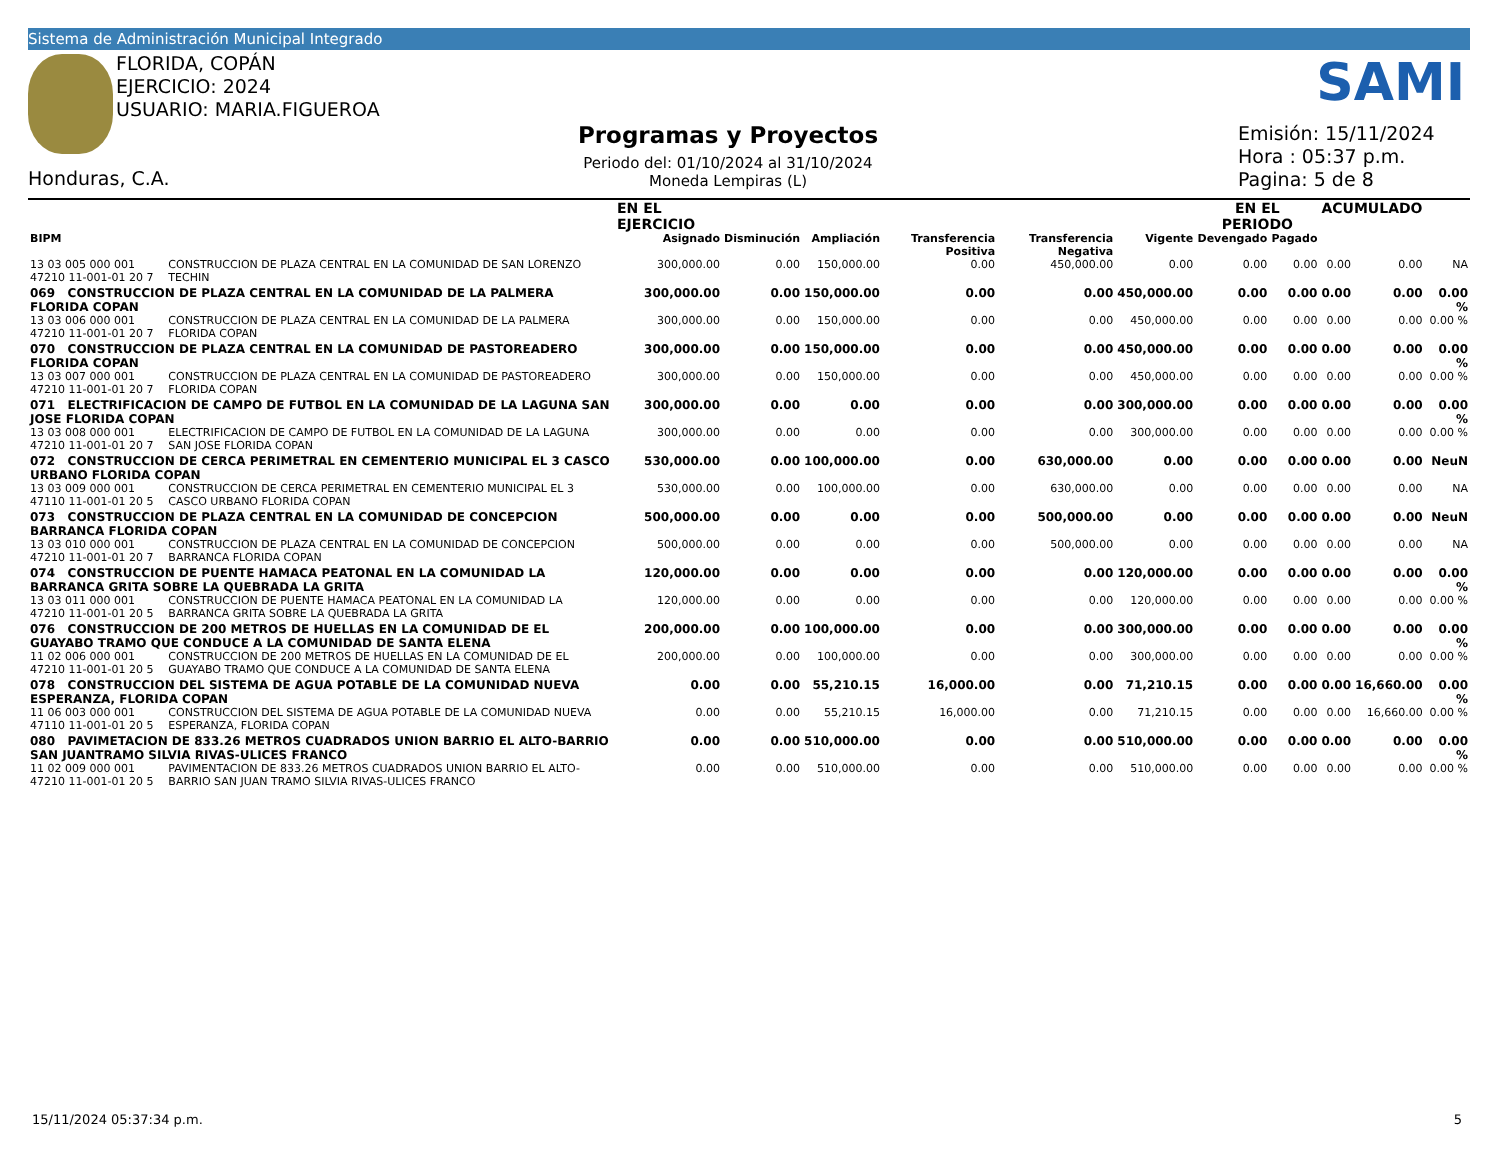Sistema de Administración Municipal Integrado
FLORIDA, COPÁN
EJERCICIO: 2024
USUARIO: MARIA.FIGUEROA
Honduras, C.A.
Programas y Proyectos
Periodo del: 01/10/2024 al 31/10/2024
Moneda Lempiras (L)
SAMI
Emisión: 15/11/2024
Hora : 05:37 p.m.
Pagina: 5 de 8
| | | EN EL EJERCICIO | | | | | | EN EL PERIODO | | ACUMULADO | | |
| --- | --- | --- | --- | --- | --- | --- | --- | --- | --- | --- | --- | --- |
| BIPM | | Asignado | Disminución | Ampliación | Transferencia Positiva | Transferencia Negativa | Vigente | Devengado | Pagado | | | |
| 13 03 005 000 001 47210 11-001-01 20 7 | CONSTRUCCION DE PLAZA CENTRAL EN LA COMUNIDAD DE SAN LORENZO TECHIN | 300,000.00 | 0.00 | 150,000.00 | 0.00 | 450,000.00 | 0.00 | 0.00 | 0.00 | 0.00 | 0.00 | NA |
| 069 CONSTRUCCION DE PLAZA CENTRAL EN LA COMUNIDAD DE LA PALMERA FLORIDA COPAN | | 300,000.00 | 0.00 | 150,000.00 | 0.00 | 0.00 | 450,000.00 | 0.00 | 0.00 | 0.00 | 0.00 | 0.00 % |
| 13 03 006 000 001 47210 11-001-01 20 7 | CONSTRUCCION DE PLAZA CENTRAL EN LA COMUNIDAD DE LA PALMERA FLORIDA COPAN | 300,000.00 | 0.00 | 150,000.00 | 0.00 | 0.00 | 450,000.00 | 0.00 | 0.00 | 0.00 | 0.00 | 0.00 % |
| 070 CONSTRUCCION DE PLAZA CENTRAL EN LA COMUNIDAD DE PASTOREADERO FLORIDA COPAN | | 300,000.00 | 0.00 | 150,000.00 | 0.00 | 0.00 | 450,000.00 | 0.00 | 0.00 | 0.00 | 0.00 | 0.00 % |
| 13 03 007 000 001 47210 11-001-01 20 7 | CONSTRUCCION DE PLAZA CENTRAL EN LA COMUNIDAD DE PASTOREADERO FLORIDA COPAN | 300,000.00 | 0.00 | 150,000.00 | 0.00 | 0.00 | 450,000.00 | 0.00 | 0.00 | 0.00 | 0.00 | 0.00 % |
| 071 ELECTRIFICACION DE CAMPO DE FUTBOL EN LA COMUNIDAD DE LA LAGUNA SAN JOSE FLORIDA COPAN | | 300,000.00 | 0.00 | 0.00 | 0.00 | 0.00 | 300,000.00 | 0.00 | 0.00 | 0.00 | 0.00 | 0.00 % |
| 13 03 008 000 001 47210 11-001-01 20 7 | ELECTRIFICACION DE CAMPO DE FUTBOL EN LA COMUNIDAD DE LA LAGUNA SAN JOSE FLORIDA COPAN | 300,000.00 | 0.00 | 0.00 | 0.00 | 0.00 | 300,000.00 | 0.00 | 0.00 | 0.00 | 0.00 | 0.00 % |
| 072 CONSTRUCCION DE CERCA PERIMETRAL EN CEMENTERIO MUNICIPAL EL 3 CASCO URBANO FLORIDA COPAN | | 530,000.00 | 0.00 | 100,000.00 | 0.00 | 630,000.00 | 0.00 | 0.00 | 0.00 | 0.00 | 0.00 | NeuN |
| 13 03 009 000 001 47110 11-001-01 20 5 | CONSTRUCCION DE CERCA PERIMETRAL EN CEMENTERIO MUNICIPAL EL 3 CASCO URBANO FLORIDA COPAN | 530,000.00 | 0.00 | 100,000.00 | 0.00 | 630,000.00 | 0.00 | 0.00 | 0.00 | 0.00 | 0.00 | NA |
| 073 CONSTRUCCION DE PLAZA CENTRAL EN LA COMUNIDAD DE CONCEPCION BARRANCA FLORIDA COPAN | | 500,000.00 | 0.00 | 0.00 | 0.00 | 500,000.00 | 0.00 | 0.00 | 0.00 | 0.00 | 0.00 | NeuN |
| 13 03 010 000 001 47210 11-001-01 20 7 | CONSTRUCCION DE PLAZA CENTRAL EN LA COMUNIDAD DE CONCEPCION BARRANCA FLORIDA COPAN | 500,000.00 | 0.00 | 0.00 | 0.00 | 500,000.00 | 0.00 | 0.00 | 0.00 | 0.00 | 0.00 | NA |
| 074 CONSTRUCCION DE PUENTE HAMACA PEATONAL EN LA COMUNIDAD LA BARRANCA GRITA SOBRE LA QUEBRADA LA GRITA | | 120,000.00 | 0.00 | 0.00 | 0.00 | 0.00 | 120,000.00 | 0.00 | 0.00 | 0.00 | 0.00 | 0.00 % |
| 13 03 011 000 001 47210 11-001-01 20 5 | CONSTRUCCION DE PUENTE HAMACA PEATONAL EN LA COMUNIDAD LA BARRANCA GRITA SOBRE LA QUEBRADA LA GRITA | 120,000.00 | 0.00 | 0.00 | 0.00 | 0.00 | 120,000.00 | 0.00 | 0.00 | 0.00 | 0.00 | 0.00 % |
| 076 CONSTRUCCION DE 200 METROS DE HUELLAS EN LA COMUNIDAD DE EL GUAYABO TRAMO QUE CONDUCE A LA COMUNIDAD DE SANTA ELENA | | 200,000.00 | 0.00 | 100,000.00 | 0.00 | 0.00 | 300,000.00 | 0.00 | 0.00 | 0.00 | 0.00 | 0.00 % |
| 11 02 006 000 001 47210 11-001-01 20 5 | CONSTRUCCION DE 200 METROS DE HUELLAS EN LA COMUNIDAD DE EL GUAYABO TRAMO QUE CONDUCE A LA COMUNIDAD DE SANTA ELENA | 200,000.00 | 0.00 | 100,000.00 | 0.00 | 0.00 | 300,000.00 | 0.00 | 0.00 | 0.00 | 0.00 | 0.00 % |
| 078 CONSTRUCCION DEL SISTEMA DE AGUA POTABLE DE LA COMUNIDAD NUEVA ESPERANZA, FLORIDA COPAN | | 0.00 | 0.00 | 55,210.15 | 16,000.00 | 0.00 | 71,210.15 | 0.00 | 0.00 | 0.00 | 16,660.00 | 0.00 % |
| 11 06 003 000 001 47110 11-001-01 20 5 | CONSTRUCCION DEL SISTEMA DE AGUA POTABLE DE LA COMUNIDAD NUEVA ESPERANZA, FLORIDA COPAN | 0.00 | 0.00 | 55,210.15 | 16,000.00 | 0.00 | 71,210.15 | 0.00 | 0.00 | 0.00 | 16,660.00 | 0.00 % |
| 080 PAVIMETACION DE 833.26 METROS CUADRADOS UNION BARRIO EL ALTO-BARRIO SAN JUANTRAMO SILVIA RIVAS-ULICES FRANCO | | 0.00 | 0.00 | 510,000.00 | 0.00 | 0.00 | 510,000.00 | 0.00 | 0.00 | 0.00 | 0.00 | 0.00 % |
| 11 02 009 000 001 47210 11-001-01 20 5 | PAVIMENTACION DE 833.26 METROS CUADRADOS UNION BARRIO EL ALTO-BARRIO SAN JUAN TRAMO SILVIA RIVAS-ULICES FRANCO | 0.00 | 0.00 | 510,000.00 | 0.00 | 0.00 | 510,000.00 | 0.00 | 0.00 | 0.00 | 0.00 | 0.00 % |
15/11/2024 05:37:34 p.m. 5